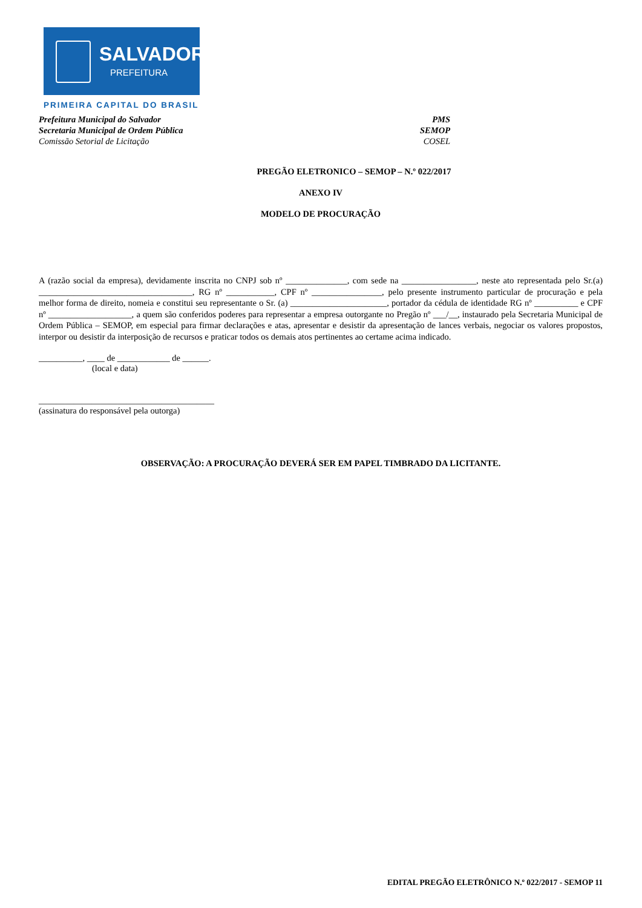SALVADOR
PREFEITURA
PRIMEIRA CAPITAL DO BRASIL
Prefeitura Municipal do Salvador PMS
Secretaria Municipal de Ordem Pública SEMOP
Comissão Setorial de Licitação COSEL
PREGÃO ELETRONICO – SEMOP – N.º 022/2017
ANEXO IV
MODELO DE PROCURAÇÃO
A (razão social da empresa), devidamente inscrita no CNPJ sob nº ______________, com sede na _________________, neste ato representada pelo Sr.(a) ___________________________________, RG nº ___________, CPF nº ________________, pelo presente instrumento particular de procuração e pela melhor forma de direito, nomeia e constitui seu representante o Sr. (a) ______________________, portador da cédula de identidade RG nº __________ e CPF nº ___________________, a quem são conferidos poderes para representar a empresa outorgante no Pregão nº ___/__, instaurado pela Secretaria Municipal de Ordem Pública – SEMOP, em especial para firmar declarações e atas, apresentar e desistir da apresentação de lances verbais, negociar os valores propostos, interpor ou desistir da interposição de recursos e praticar todos os demais atos pertinentes ao certame acima indicado.
__________, ____ de ____________ de ______.
(local e data)
________________________________________
(assinatura do responsável pela outorga)
OBSERVAÇÃO: A PROCURAÇÃO DEVERÁ SER EM PAPEL TIMBRADO DA LICITANTE.
EDITAL PREGÃO ELETRÔNICO N.º 022/2017 - SEMOP 11